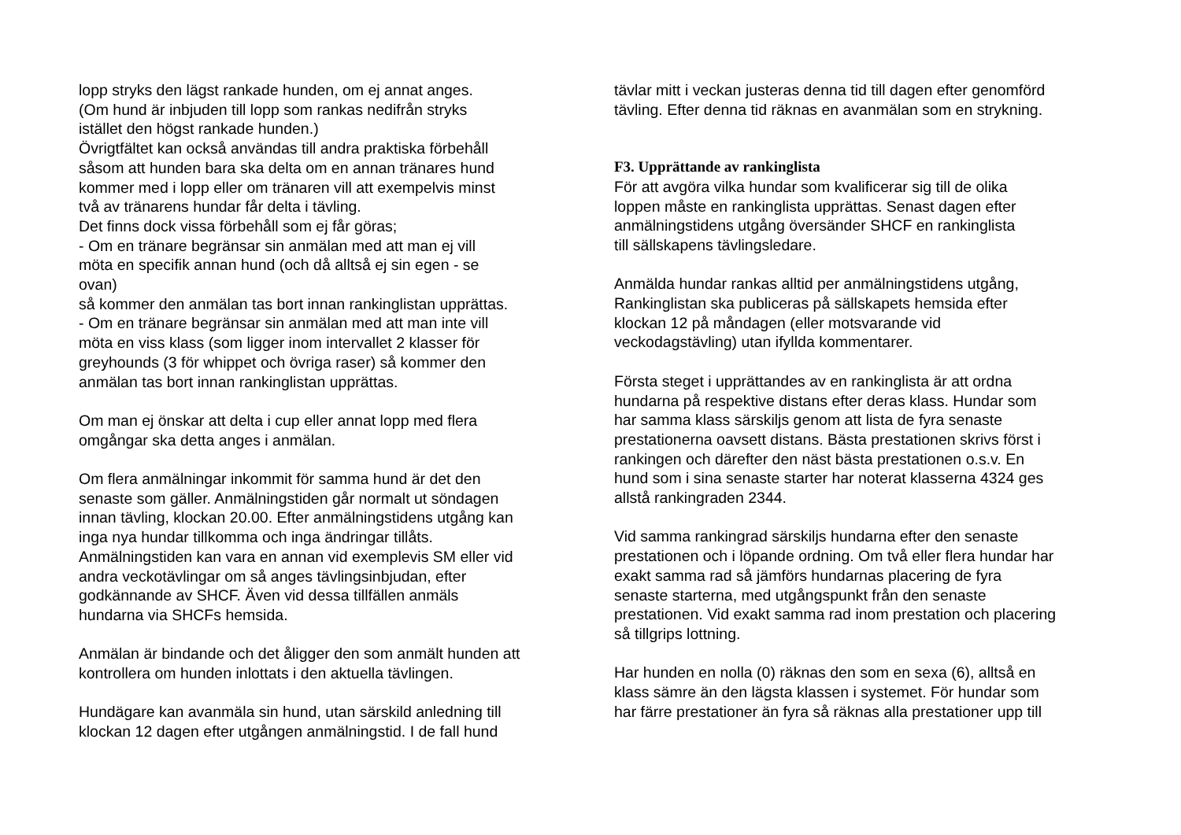lopp stryks den lägst rankade hunden, om ej annat anges.
(Om hund är inbjuden till lopp som rankas nedifrån stryks
istället den högst rankade hunden.)
Övrigtfältet kan också användas till andra praktiska förbehåll
såsom att hunden bara ska delta om en annan tränares hund
kommer med i lopp eller om tränaren vill att exempelvis minst
två av tränarens hundar får delta i tävling.
Det finns dock vissa förbehåll som ej får göras;
- Om en tränare begränsar sin anmälan med att man ej vill
möta en specifik annan hund (och då alltså ej sin egen - se
ovan)
så kommer den anmälan tas bort innan rankinglistan upprättas.
- Om en tränare begränsar sin anmälan med att man inte vill
möta en viss klass (som ligger inom intervallet 2 klasser för
greyhounds (3 för whippet och övriga raser) så kommer den
anmälan tas bort innan rankinglistan upprättas.
Om man ej önskar att delta i cup eller annat lopp med flera
omgångar ska detta anges i anmälan.
Om flera anmälningar inkommit för samma hund är det den
senaste som gäller. Anmälningstiden går normalt ut söndagen
innan tävling, klockan 20.00. Efter anmälningstidens utgång kan
inga nya hundar tillkomma och inga ändringar tillåts.
Anmälningstiden kan vara en annan vid exemplevis SM eller vid
andra veckotävlingar om så anges tävlingsinbjudan, efter
godkännande av SHCF. Även vid dessa tillfällen anmäls
hundarna via SHCFs hemsida.
Anmälan är bindande och det åligger den som anmält hunden att
kontrollera om hunden inlottats i den aktuella tävlingen.
Hundägare kan avanmäla sin hund, utan särskild anledning till
klockan 12 dagen efter utgången anmälningstid. I de fall hund
tävlar mitt i veckan justeras denna tid till dagen efter genomförd
tävling. Efter denna tid räknas en avanmälan som en strykning.
F3. Upprättande av rankinglista
För att avgöra vilka hundar som kvalificerar sig till de olika
loppen måste en rankinglista upprättas. Senast dagen efter
anmälningstidens utgång översänder SHCF en rankinglista
till sällskapens tävlingsledare.
Anmälda hundar rankas alltid per anmälningstidens utgång,
Rankinglistan ska publiceras på sällskapets hemsida efter
klockan 12 på måndagen (eller motsvarande vid
veckodagstävling) utan ifyllda kommentarer.
Första steget i upprättandes av en rankinglista är att ordna
hundarna på respektive distans efter deras klass. Hundar som
har samma klass särskiljs genom att lista de fyra senaste
prestationerna oavsett distans. Bästa prestationen skrivs först i
rankingen och därefter den näst bästa prestationen o.s.v. En
hund som i sina senaste starter har noterat klasserna 4324 ges
allstå rankingraden 2344.
Vid samma rankingrad särskiljs hundarna efter den senaste
prestationen och i löpande ordning. Om två eller flera hundar har
exakt samma rad så jämförs hundarnas placering de fyra
senaste starterna, med utgångspunkt från den senaste
prestationen. Vid exakt samma rad inom prestation och placering
så tillgrips lottning.
Har hunden en nolla (0) räknas den som en sexa (6), alltså en
klass sämre än den lägsta klassen i systemet. För hundar som
har färre prestationer än fyra så räknas alla prestationer upp till